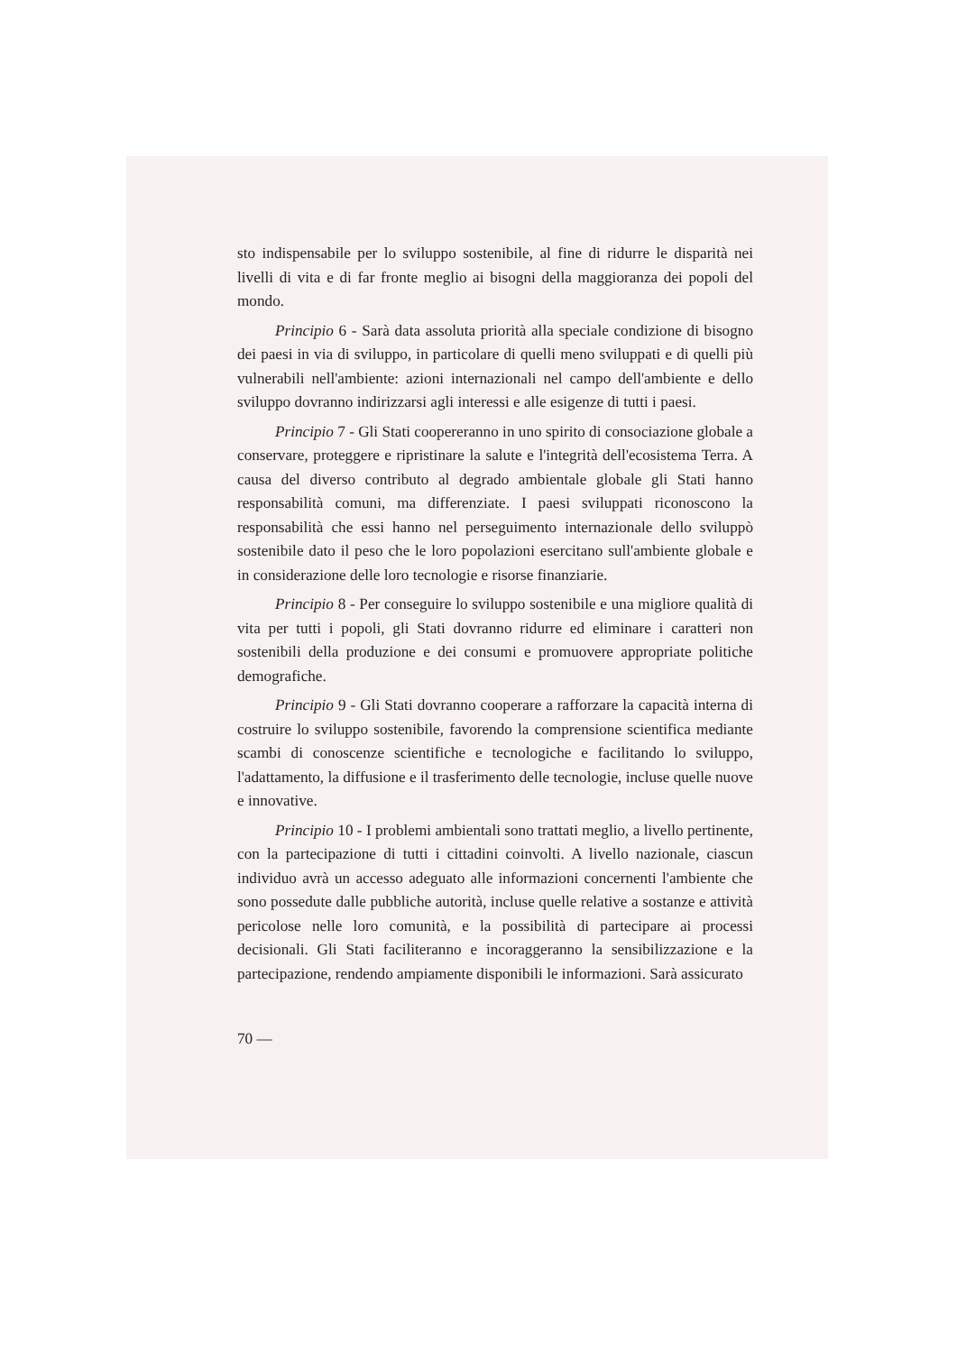sto indispensabile per lo sviluppo sostenibile, al fine di ridurre le disparità nei livelli di vita e di far fronte meglio ai bisogni della maggioranza dei popoli del mondo.
Principio 6 - Sarà data assoluta priorità alla speciale condizione di bisogno dei paesi in via di sviluppo, in particolare di quelli meno sviluppati e di quelli più vulnerabili nell'ambiente: azioni internazionali nel campo dell'ambiente e dello sviluppo dovranno indirizzarsi agli interessi e alle esigenze di tutti i paesi.
Principio 7 - Gli Stati coopereranno in uno spirito di consociazione globale a conservare, proteggere e ripristinare la salute e l'integrità dell'ecosistema Terra. A causa del diverso contributo al degrado ambientale globale gli Stati hanno responsabilità comuni, ma differenziate. I paesi sviluppati riconoscono la responsabilità che essi hanno nel perseguimento internazionale dello sviluppò sostenibile dato il peso che le loro popolazioni esercitano sull'ambiente globale e in considerazione delle loro tecnologie e risorse finanziarie.
Principio 8 - Per conseguire lo sviluppo sostenibile e una migliore qualità di vita per tutti i popoli, gli Stati dovranno ridurre ed eliminare i caratteri non sostenibili della produzione e dei consumi e promuovere appropriate politiche demografiche.
Principio 9 - Gli Stati dovranno cooperare a rafforzare la capacità interna di costruire lo sviluppo sostenibile, favorendo la comprensione scientifica mediante scambi di conoscenze scientifiche e tecnologiche e facilitando lo sviluppo, l'adattamento, la diffusione e il trasferimento delle tecnologie, incluse quelle nuove e innovative.
Principio 10 - I problemi ambientali sono trattati meglio, a livello pertinente, con la partecipazione di tutti i cittadini coinvolti. A livello nazionale, ciascun individuo avrà un accesso adeguato alle informazioni concernenti l'ambiente che sono possedute dalle pubbliche autorità, incluse quelle relative a sostanze e attività pericolose nelle loro comunità, e la possibilità di partecipare ai processi decisionali. Gli Stati faciliteranno e incoraggeranno la sensibilizzazione e la partecipazione, rendendo ampiamente disponibili le informazioni. Sarà assicurato
70 —